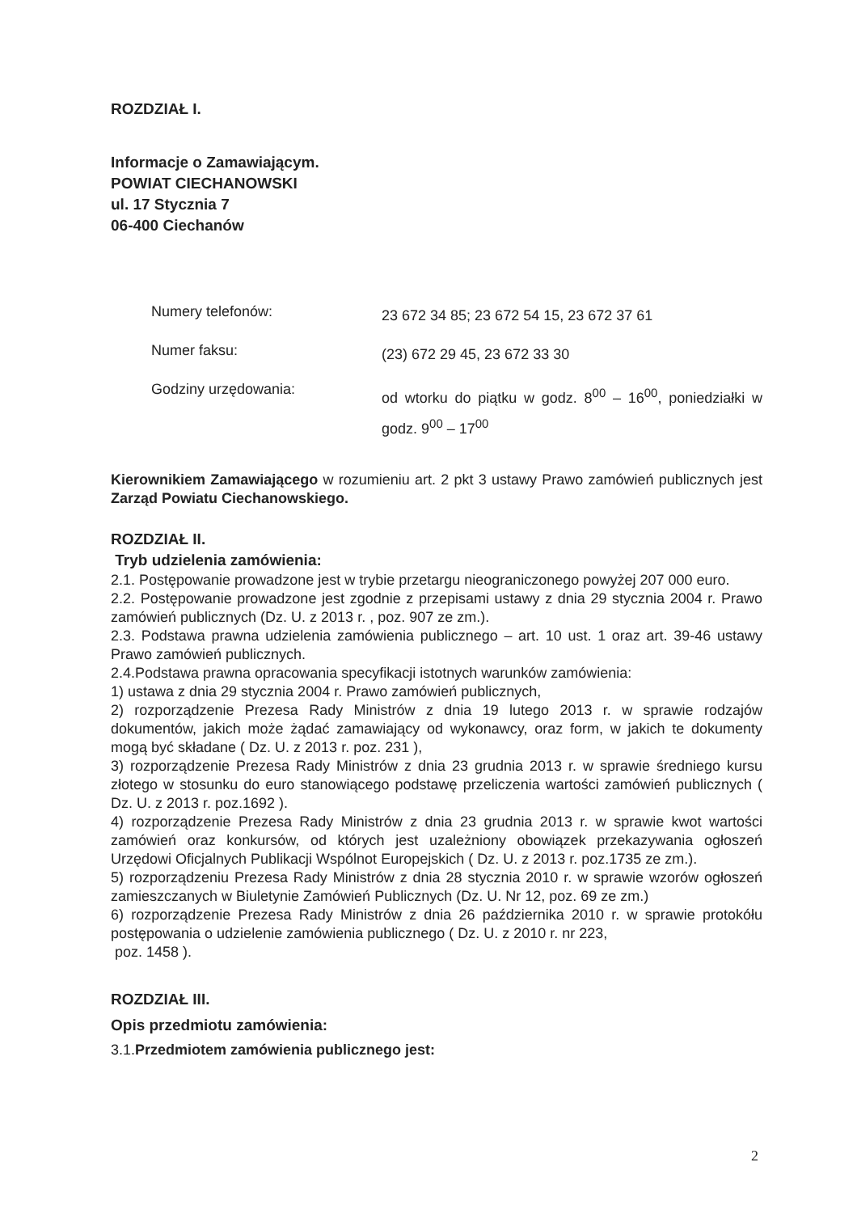ROZDZIAŁ I.
Informacje o Zamawiającym.
POWIAT CIECHANOWSKI
ul. 17 Stycznia 7
06-400 Ciechanów
Numery telefonów:
23 672 34 85; 23 672 54 15, 23 672 37 61
Numer faksu:
(23) 672 29 45, 23 672 33 30
Godziny urzędowania:
od wtorku do piątku w godz. 8<sup>00</sup> – 16<sup>00</sup>, poniedziałki w godz. 9<sup>00</sup> – 17<sup>00</sup>
Kierownikiem Zamawiającego w rozumieniu art. 2 pkt 3 ustawy Prawo zamówień publicznych jest Zarząd Powiatu Ciechanowskiego.
ROZDZIAŁ II.
Tryb udzielenia zamówienia:
2.1. Postępowanie prowadzone jest w trybie przetargu nieograniczonego powyżej 207 000 euro.
2.2. Postępowanie prowadzone jest zgodnie z przepisami ustawy z dnia 29 stycznia 2004 r. Prawo zamówień publicznych (Dz. U. z 2013 r. , poz. 907 ze zm.).
2.3. Podstawa prawna udzielenia zamówienia publicznego – art. 10 ust. 1 oraz art. 39-46 ustawy Prawo zamówień publicznych.
2.4.Podstawa prawna opracowania specyfikacji istotnych warunków zamówienia:
1) ustawa z dnia 29 stycznia 2004 r. Prawo zamówień publicznych,
2) rozporządzenie Prezesa Rady Ministrów z dnia 19 lutego 2013 r. w sprawie rodzajów dokumentów, jakich może żądać zamawiający od wykonawcy, oraz form, w jakich te dokumenty mogą być składane ( Dz. U. z 2013 r. poz. 231 ),
3) rozporządzenie Prezesa Rady Ministrów z dnia 23 grudnia 2013 r. w sprawie średniego kursu złotego w stosunku do euro stanowiącego podstawę przeliczenia wartości zamówień publicznych ( Dz. U. z 2013 r. poz.1692 ).
4) rozporządzenie Prezesa Rady Ministrów z dnia 23 grudnia 2013 r. w sprawie kwot wartości zamówień oraz konkursów, od których jest uzależniony obowiązek przekazywania ogłoszeń Urzędowi Oficjalnych Publikacji Wspólnot Europejskich ( Dz. U. z 2013 r. poz.1735 ze zm.).
5) rozporządzeniu Prezesa Rady Ministrów z dnia 28 stycznia 2010 r. w sprawie wzorów ogłoszeń zamieszczanych w Biuletynie Zamówień Publicznych (Dz. U. Nr 12, poz. 69 ze zm.)
6) rozporządzenie Prezesa Rady Ministrów z dnia 26 października 2010 r. w sprawie protokółu postępowania o udzielenie zamówienia publicznego ( Dz. U. z 2010 r. nr 223,
poz. 1458 ).
ROZDZIAŁ III.
Opis przedmiotu zamówienia:
3.1.Przedmiotem zamówienia publicznego jest:
2